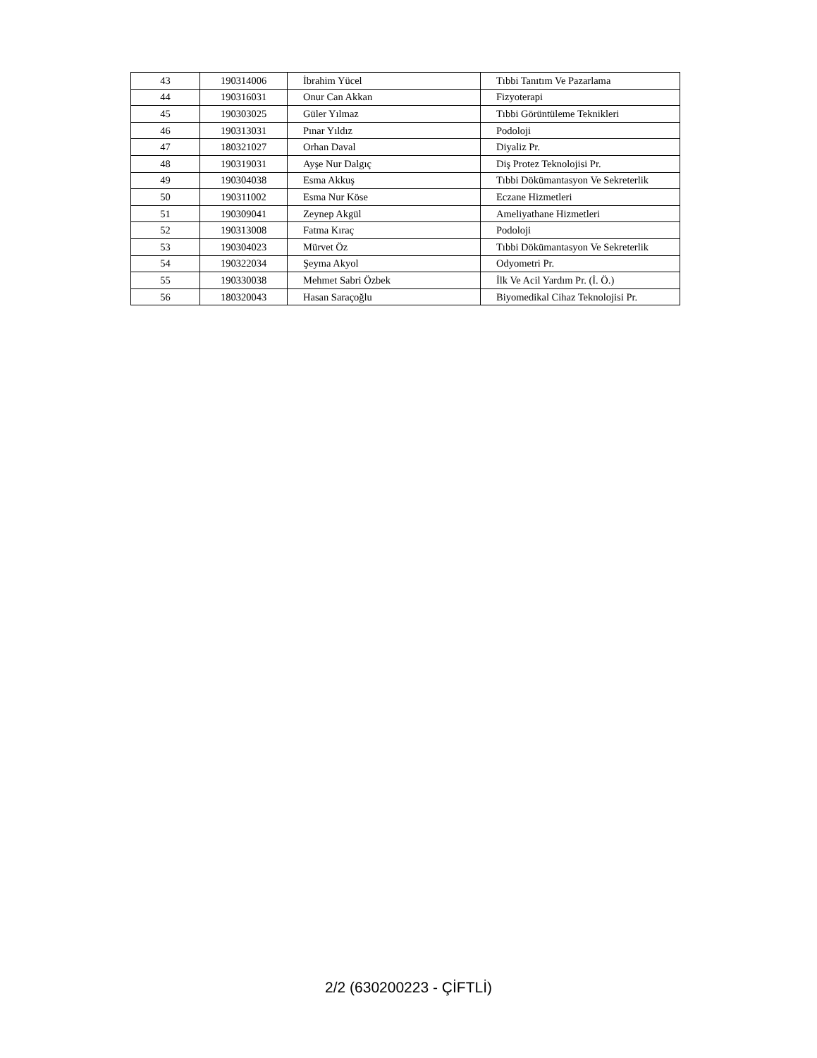| 43 | 190314006 | İbrahim Yücel | Tıbbi Tanıtım Ve Pazarlama |
| 44 | 190316031 | Onur Can Akkan | Fizyoterapi |
| 45 | 190303025 | Güler Yılmaz | Tıbbi Görüntüleme Teknikleri |
| 46 | 190313031 | Pınar Yıldız | Podoloji |
| 47 | 180321027 | Orhan Daval | Diyaliz Pr. |
| 48 | 190319031 | Ayşe Nur Dalgıç | Diş Protez Teknolojisi Pr. |
| 49 | 190304038 | Esma Akkuş | Tıbbi Dökümantasyon Ve Sekreterlik |
| 50 | 190311002 | Esma Nur Köse | Eczane Hizmetleri |
| 51 | 190309041 | Zeynep Akgül | Ameliyathane Hizmetleri |
| 52 | 190313008 | Fatma Kıraç | Podoloji |
| 53 | 190304023 | Mürvet Öz | Tıbbi Dökümantasyon Ve Sekreterlik |
| 54 | 190322034 | Şeyma Akyol | Odyometri Pr. |
| 55 | 190330038 | Mehmet Sabri Özbek | İlk Ve Acil Yardım Pr. (İ. Ö.) |
| 56 | 180320043 | Hasan Saraçoğlu | Biyomedikal Cihaz Teknolojisi Pr. |
2/2 (630200223 - ÇİFTLİ)